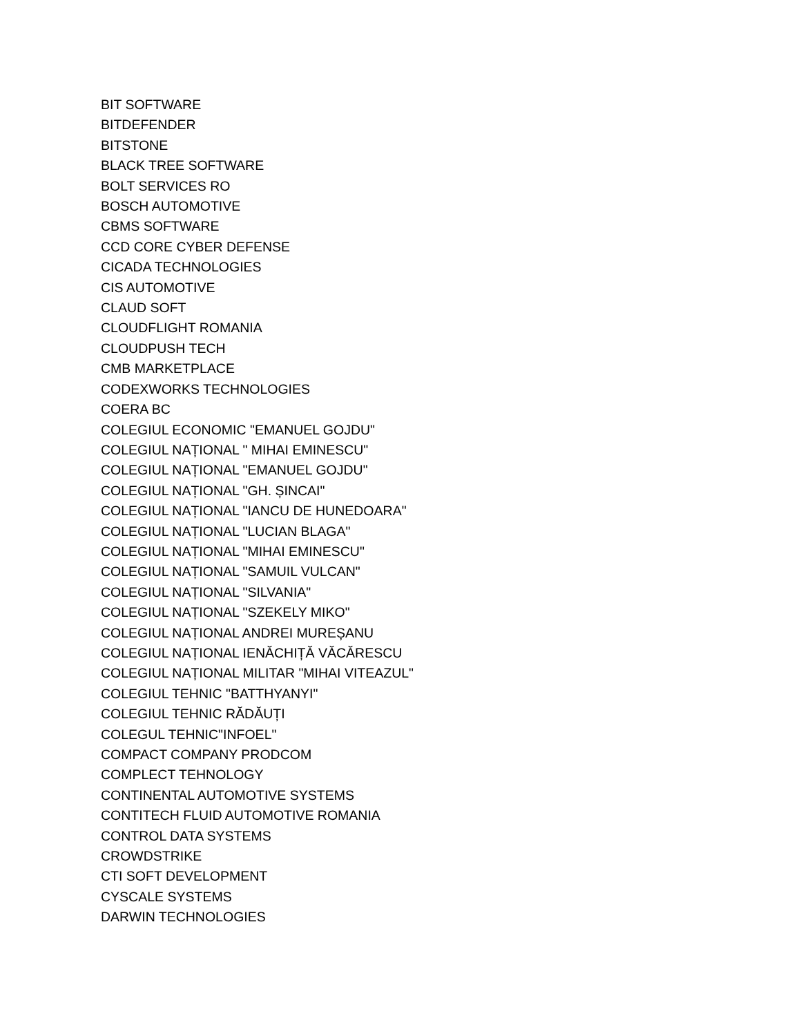BIT SOFTWARE
BITDEFENDER
BITSTONE
BLACK TREE SOFTWARE
BOLT SERVICES RO
BOSCH AUTOMOTIVE
CBMS SOFTWARE
CCD CORE CYBER DEFENSE
CICADA TECHNOLOGIES
CIS AUTOMOTIVE
CLAUD SOFT
CLOUDFLIGHT ROMANIA
CLOUDPUSH TECH
CMB MARKETPLACE
CODEXWORKS TECHNOLOGIES
COERA BC
COLEGIUL ECONOMIC "EMANUEL GOJDU"
COLEGIUL NAȚIONAL " MIHAI EMINESCU"
COLEGIUL NAȚIONAL "EMANUEL GOJDU"
COLEGIUL NAȚIONAL "GH. ȘINCAI"
COLEGIUL NAȚIONAL "IANCU DE HUNEDOARA"
COLEGIUL NAȚIONAL "LUCIAN BLAGA"
COLEGIUL NAȚIONAL "MIHAI EMINESCU"
COLEGIUL NAȚIONAL "SAMUIL VULCAN"
COLEGIUL NAȚIONAL "SILVANIA"
COLEGIUL NAȚIONAL "SZEKELY MIKO"
COLEGIUL NAȚIONAL ANDREI MUREȘANU
COLEGIUL NAȚIONAL IENĂCHIȚĂ VĂCĂRESCU
COLEGIUL NAȚIONAL MILITAR "MIHAI VITEAZUL"
COLEGIUL TEHNIC "BATTHYANYI"
COLEGIUL TEHNIC RĂDĂUȚI
COLEGUL TEHNIC"INFOEL"
COMPACT COMPANY PRODCOM
COMPLECT TEHNOLOGY
CONTINENTAL AUTOMOTIVE SYSTEMS
CONTITECH FLUID AUTOMOTIVE ROMANIA
CONTROL DATA SYSTEMS
CROWDSTRIKE
CTI SOFT DEVELOPMENT
CYSCALE SYSTEMS
DARWIN TECHNOLOGIES